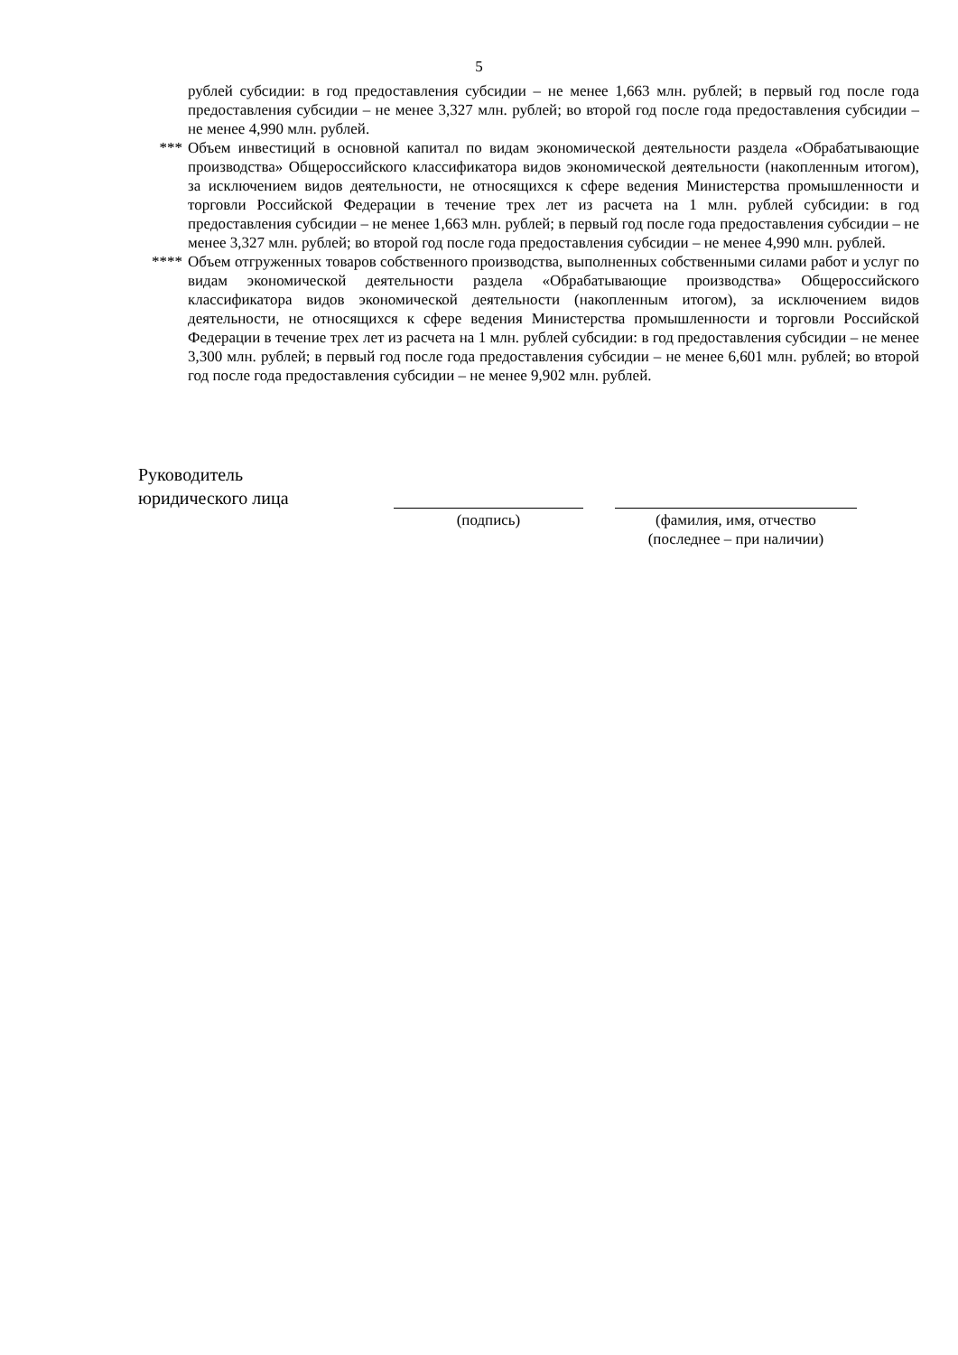5
рублей субсидии: в год предоставления субсидии – не менее 1,663 млн. рублей; в первый год после года предоставления субсидии – не менее 3,327 млн. рублей; во второй год после года предоставления субсидии – не менее 4,990 млн. рублей.
*** Объем инвестиций в основной капитал по видам экономической деятельности раздела «Обрабатывающие производства» Общероссийского классификатора видов экономической деятельности (накопленным итогом), за исключением видов деятельности, не относящихся к сфере ведения Министерства промышленности и торговли Российской Федерации в течение трех лет из расчета на 1 млн. рублей субсидии: в год предоставления субсидии – не менее 1,663 млн. рублей; в первый год после года предоставления субсидии – не менее 3,327 млн. рублей; во второй год после года предоставления субсидии – не менее 4,990 млн. рублей.
**** Объем отгруженных товаров собственного производства, выполненных собственными силами работ и услуг по видам экономической деятельности раздела «Обрабатывающие производства» Общероссийского классификатора видов экономической деятельности (накопленным итогом), за исключением видов деятельности, не относящихся к сфере ведения Министерства промышленности и торговли Российской Федерации в течение трех лет из расчета на 1 млн. рублей субсидии: в год предоставления субсидии – не менее 3,300 млн. рублей; в первый год после года предоставления субсидии – не менее 6,601 млн. рублей; во второй год после года предоставления субсидии – не менее 9,902 млн. рублей.
Руководитель
юридического лица
(подпись) (фамилия, имя, отчество
(последнее – при наличии)